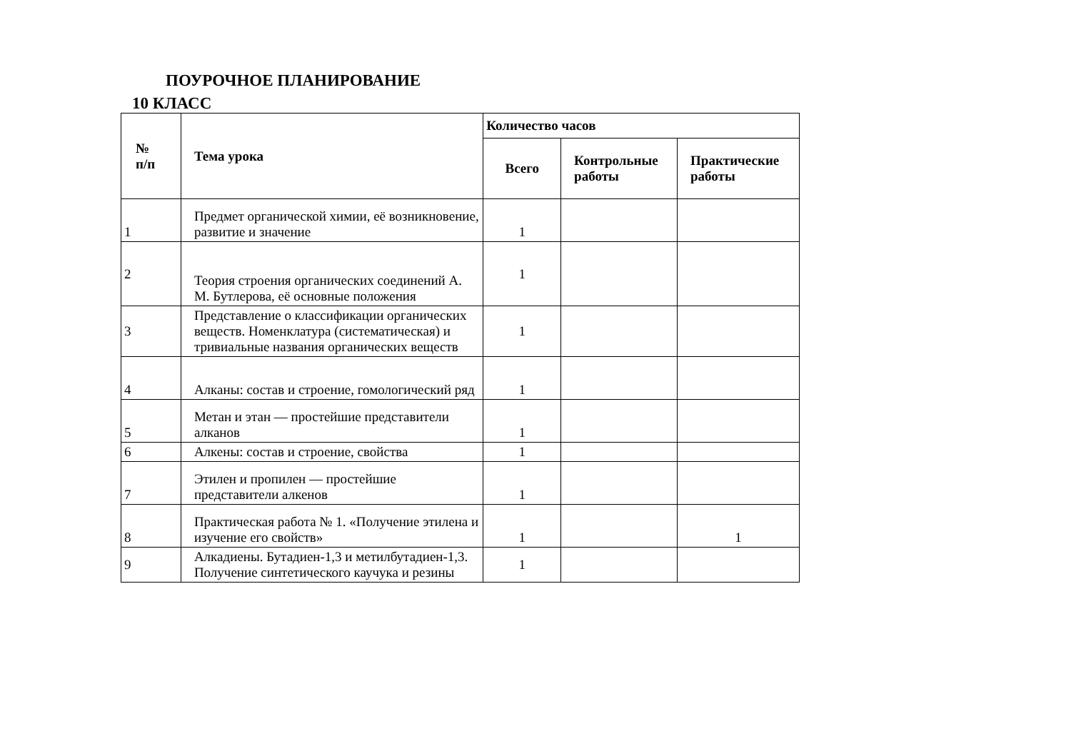ПОУРОЧНОЕ ПЛАНИРОВАНИЕ
10 КЛАСС
| № п/п | Тема урока | Количество часов | | |
| --- | --- | --- | --- | --- |
| | | Всего | Контрольные работы | Практические работы |
| 1 | Предмет органической химии, её возникновение, развитие и значение | 1 | | |
| 2 | Теория строения органических соединений А. М. Бутлерова, её основные положения | 1 | | |
| 3 | Представление о классификации органических веществ. Номенклатура (систематическая) и тривиальные названия органических веществ | 1 | | |
| 4 | Алканы: состав и строение, гомологический ряд | 1 | | |
| 5 | Метан и этан — простейшие представители алканов | 1 | | |
| 6 | Алкены: состав и строение, свойства | 1 | | |
| 7 | Этилен и пропилен — простейшие представители алкенов | 1 | | |
| 8 | Практическая работа № 1. «Получение этилена и изучение его свойств» | 1 | | 1 |
| 9 | Алкадиены. Бутадиен-1,3 и метилбутадиен-1,3. Получение синтетического каучука и резины | 1 | | |